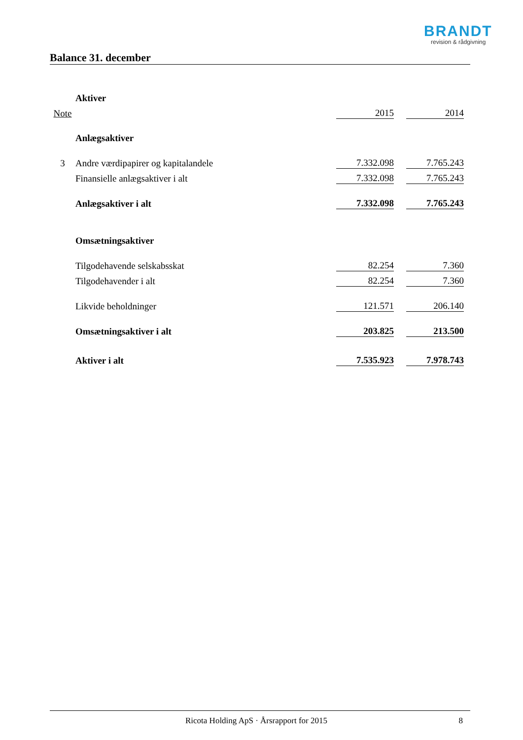BRANDT
revision & rådgivning
Balance 31. december
| | Aktiver | | | |
| Note | | 2015 | | 2014 |
| | Anlægsaktiver | | | |
| 3 | Andre værdipapirer og kapitalandele | 7.332.098 | | 7.765.243 |
| | Finansielle anlægsaktiver i alt | 7.332.098 | | 7.765.243 |
| | Anlægsaktiver i alt | 7.332.098 | | 7.765.243 |
| | Omsætningsaktiver | | | |
| | Tilgodehavende selskabsskat | 82.254 | | 7.360 |
| | Tilgodehavender i alt | 82.254 | | 7.360 |
| | Likvide beholdninger | 121.571 | | 206.140 |
| | Omsætningsaktiver i alt | 203.825 | | 213.500 |
| | Aktiver i alt | 7.535.923 | | 7.978.743 |
Ricota Holding ApS · Årsrapport for 2015 8